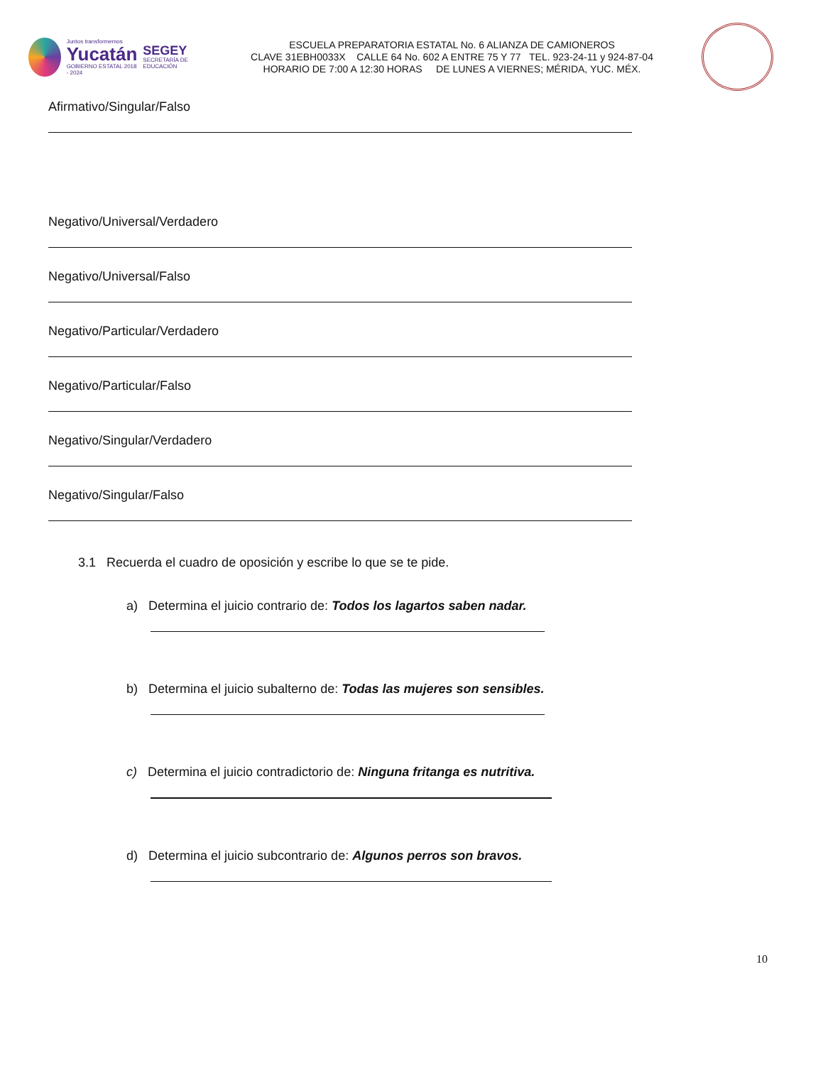Juntos transformemos
Yucatán
GOBIERNO ESTATAL 2018 - 2024
SEGEY
SECRETARÍA DE EDUCACIÓN
ESCUELA PREPARATORIA ESTATAL No. 6 ALIANZA DE CAMIONEROS
CLAVE 31EBH0033X CALLE 64 No. 602 A ENTRE 75 Y 77 TEL. 923-24-11 y 924-87-04
HORARIO DE 7:00 A 12:30 HORAS DE LUNES A VIERNES; MÉRIDA, YUC. MÉX.
Afirmativo/Singular/Falso
Negativo/Universal/Verdadero
Negativo/Universal/Falso
Negativo/Particular/Verdadero
Negativo/Particular/Falso
Negativo/Singular/Verdadero
Negativo/Singular/Falso
3.1 Recuerda el cuadro de oposición y escribe lo que se te pide.
a) Determina el juicio contrario de: Todos los lagartos saben nadar.
b) Determina el juicio subalterno de: Todas las mujeres son sensibles.
c) Determina el juicio contradictorio de: Ninguna fritanga es nutritiva.
d) Determina el juicio subcontrario de: Algunos perros son bravos.
10